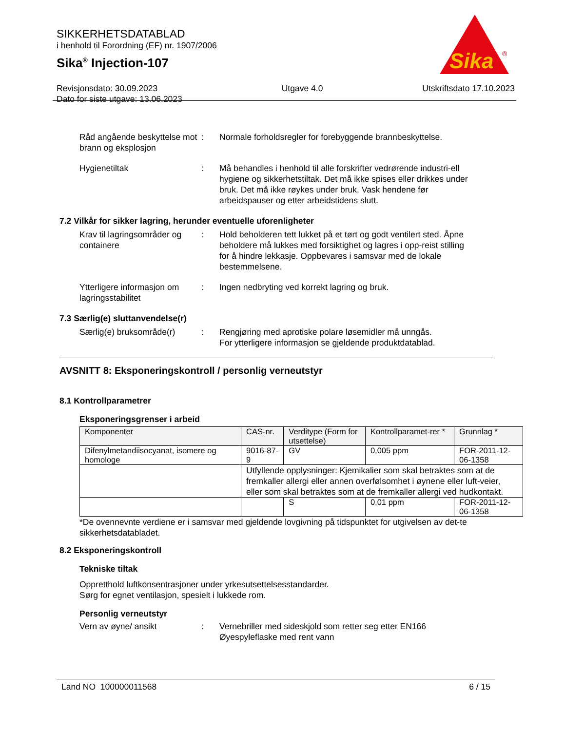SIKKERHETSDATABLAD
i henhold til Forordning (EF) nr. 1907/2006
Sika<sup>®</sup> Injection-107
Revisjonsdato: 30.09.2023
Dato for siste utgave: 13.06.2023
Utgave 4.0 Utskriftsdato 17.10.2023
Sika
®
Råd angående beskyttelse mot brann og eksplosjon
: Normale forholdsregler for forebyggende brannbeskyttelse.
Hygienetiltak : Må behandles i henhold til alle forskrifter vedrørende industri-ell hygiene og sikkerhetstiltak. Det må ikke spises eller drikkes under bruk. Det må ikke røykes under bruk. Vask hendene før arbeidspauser og etter arbeidstidens slutt.
7.2 Vilkår for sikker lagring, herunder eventuelle uforenligheter
Krav til lagringsområder og containere
: Hold beholderen tett lukket på et tørt og godt ventilert sted. Åpne beholdere må lukkes med forsiktighet og lagres i opp-reist stilling for å hindre lekkasje. Oppbevares i samsvar med de lokale bestemmelsene.
Ytterligere informasjon om lagringsstabilitet
: Ingen nedbryting ved korrekt lagring og bruk.
7.3 Særlig(e) sluttanvendelse(r)
Særlig(e) bruksområde(r)
: Rengjøring med aprotiske polare løsemidler må unngås.
For ytterligere informasjon se gjeldende produktdatablad.
AVSNITT 8: Eksponeringskontroll / personlig verneutstyr
8.1 Kontrollparametrer
Eksponeringsgrenser i arbeid
| Komponenter | CAS-nr. | Verditype (Form for utsettelse) | Kontrollparamet-rer * | Grunnlag * |
| Difenylmetandiisocyanat, isomere og homologe | 9016-87-9 | GV | 0,005 ppm | FOR-2011-12-06-1358 |
| | Utfyllende opplysninger: Kjemikalier som skal betraktes som at de fremkaller allergi eller annen overfølsomhet i øynene eller luft-veier, eller som skal betraktes som at de fremkaller allergi ved hudkontakt. | | | |
| | | S | 0,01 ppm | FOR-2011-12-06-1358 |
*De ovennevnte verdiene er i samsvar med gjeldende lovgivning på tidspunktet for utgivelsen av det-te sikkerhetsdatabladet.
8.2 Eksponeringskontroll
Tekniske tiltak
Oppretthold luftkonsentrasjoner under yrkesutsettelsesstandarder.
Sørg for egnet ventilasjon, spesielt i lukkede rom.
Personlig verneutstyr
Vern av øyne/ ansikt : Vernebriller med sideskjold som retter seg etter EN166
Øyespyleflaske med rent vann
Land NO 100000011568 6 / 15